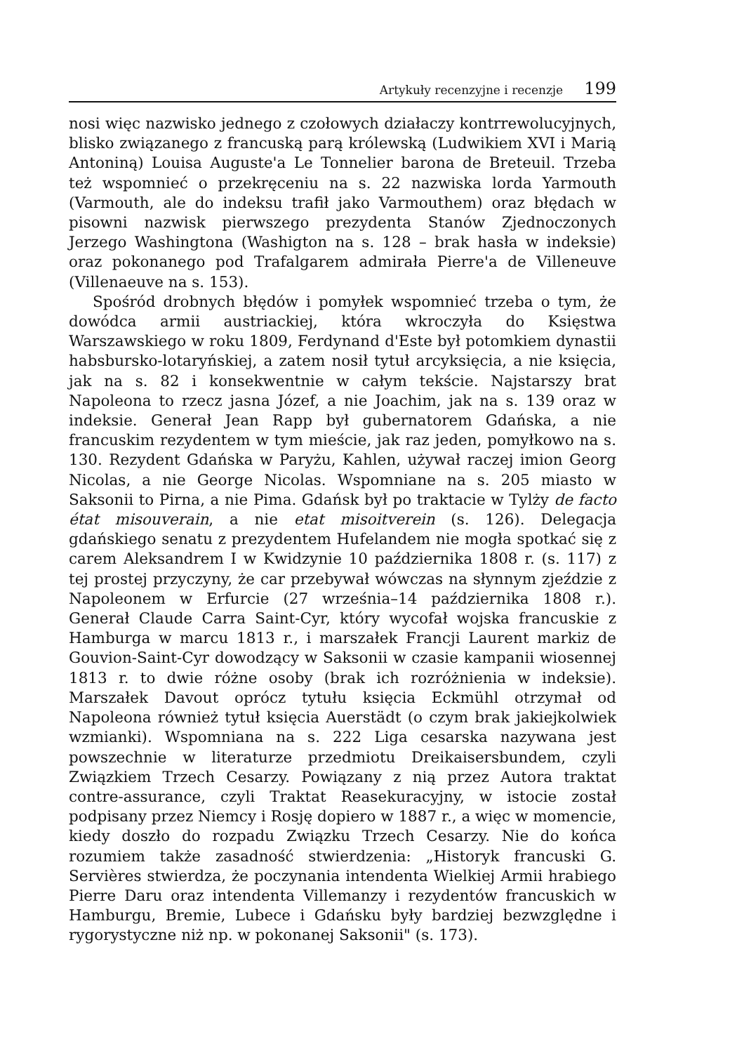Artykuły recenzyjne i recenzje 199
nosi więc nazwisko jednego z czołowych działaczy kontrrewolucyjnych, blisko związanego z francuską parą królewską (Ludwikiem XVI i Marią Antoniną) Louisa Auguste'a Le Tonnelier barona de Breteuil. Trzeba też wspomnieć o przekręceniu na s. 22 nazwiska lorda Yarmouth (Varmouth, ale do indeksu trafił jako Varmouthem) oraz błędach w pisowni nazwisk pierwszego prezydenta Stanów Zjednoczonych Jerzego Washingtona (Washigton na s. 128 – brak hasła w indeksie) oraz pokonanego pod Trafalgarem admirała Pierre'a de Villeneuve (Villenaeuve na s. 153).
Spośród drobnych błędów i pomyłek wspomnieć trzeba o tym, że dowódca armii austriackiej, która wkroczyła do Księstwa Warszawskiego w roku 1809, Ferdynand d'Este był potomkiem dynastii habsbursko-lotaryńskiej, a zatem nosił tytuł arcyksięcia, a nie księcia, jak na s. 82 i konsekwentnie w całym tekście. Najstarszy brat Napoleona to rzecz jasna Józef, a nie Joachim, jak na s. 139 oraz w indeksie. Generał Jean Rapp był gubernatorem Gdańska, a nie francuskim rezydentem w tym mieście, jak raz jeden, pomyłkowo na s. 130. Rezydent Gdańska w Paryżu, Kahlen, używał raczej imion Georg Nicolas, a nie George Nicolas. Wspomniane na s. 205 miasto w Saksonii to Pirna, a nie Pima. Gdańsk był po traktacie w Tylży de facto état misouverain, a nie etat misoitverein (s. 126). Delegacja gdańskiego senatu z prezydentem Hufelandem nie mogła spotkać się z carem Aleksandrem I w Kwidzynie 10 października 1808 r. (s. 117) z tej prostej przyczyny, że car przebywał wówczas na słynnym zjeździe z Napoleonem w Erfurcie (27 września–14 października 1808 r.). Generał Claude Carra Saint-Cyr, który wycofał wojska francuskie z Hamburga w marcu 1813 r., i marszałek Francji Laurent markiz de Gouvion-Saint-Cyr dowodzący w Saksonii w czasie kampanii wiosennej 1813 r. to dwie różne osoby (brak ich rozróżnienia w indeksie). Marszałek Davout oprócz tytułu księcia Eckmühl otrzymał od Napoleona również tytuł księcia Auerstädt (o czym brak jakiejkolwiek wzmianki). Wspomniana na s. 222 Liga cesarska nazywana jest powszechnie w literaturze przedmiotu Dreikaisersbundem, czyli Związkiem Trzech Cesarzy. Powiązany z nią przez Autora traktat contre-assurance, czyli Traktat Reasekuracyjny, w istocie został podpisany przez Niemcy i Rosję dopiero w 1887 r., a więc w momencie, kiedy doszło do rozpadu Związku Trzech Cesarzy. Nie do końca rozumiem także zasadność stwierdzenia: „Historyk francuski G. Servières stwierdza, że poczynania intendenta Wielkiej Armii hrabiego Pierre Daru oraz intendenta Villemanzy i rezydentów francuskich w Hamburgu, Bremie, Lubece i Gdańsku były bardziej bezwzględne i rygorystyczne niż np. w pokonanej Saksonii" (s. 173).